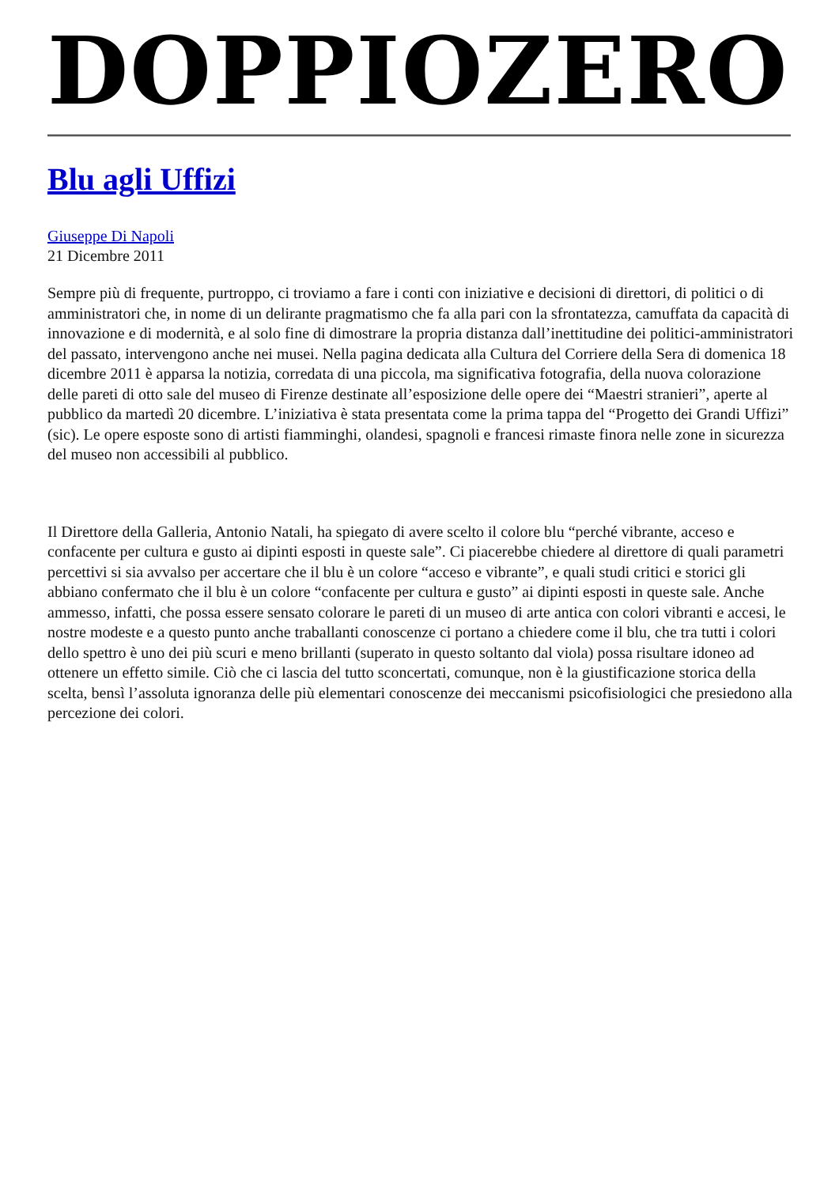DOPPIOZERO
Blu agli Uffizi
Giuseppe Di Napoli
21 Dicembre 2011
Sempre più di frequente, purtroppo, ci troviamo a fare i conti con iniziative e decisioni di direttori, di politici o di amministratori che, in nome di un delirante pragmatismo che fa alla pari con la sfrontatezza, camuffata da capacità di innovazione e di modernità, e al solo fine di dimostrare la propria distanza dall’inettitudine dei politici-amministratori del passato, intervengono anche nei musei. Nella pagina dedicata alla Cultura del Corriere della Sera di domenica 18 dicembre 2011 è apparsa la notizia, corredata di una piccola, ma significativa fotografia, della nuova colorazione delle pareti di otto sale del museo di Firenze destinate all’esposizione delle opere dei “Maestri stranieri”, aperte al pubblico da martedì 20 dicembre. L’iniziativa è stata presentata come la prima tappa del “Progetto dei Grandi Uffizi” (sic). Le opere esposte sono di artisti fiamminghi, olandesi, spagnoli e francesi rimaste finora nelle zone in sicurezza del museo non accessibili al pubblico.
Il Direttore della Galleria, Antonio Natali, ha spiegato di avere scelto il colore blu “perché vibrante, acceso e confacente per cultura e gusto ai dipinti esposti in queste sale”. Ci piacerebbe chiedere al direttore di quali parametri percettivi si sia avvalso per accertare che il blu è un colore “acceso e vibrante”, e quali studi critici e storici gli abbiano confermato che il blu è un colore “confacente per cultura e gusto” ai dipinti esposti in queste sale. Anche ammesso, infatti, che possa essere sensato colorare le pareti di un museo di arte antica con colori vibranti e accesi, le nostre modeste e a questo punto anche traballanti conoscenze ci portano a chiedere come il blu, che tra tutti i colori dello spettro è uno dei più scuri e meno brillanti (superato in questo soltanto dal viola) possa risultare idoneo ad ottenere un effetto simile. Ciò che ci lascia del tutto sconcertati, comunque, non è la giustificazione storica della scelta, bensì l’assoluta ignoranza delle più elementari conoscenze dei meccanismi psicofisiologici che presiedono alla percezione dei colori.